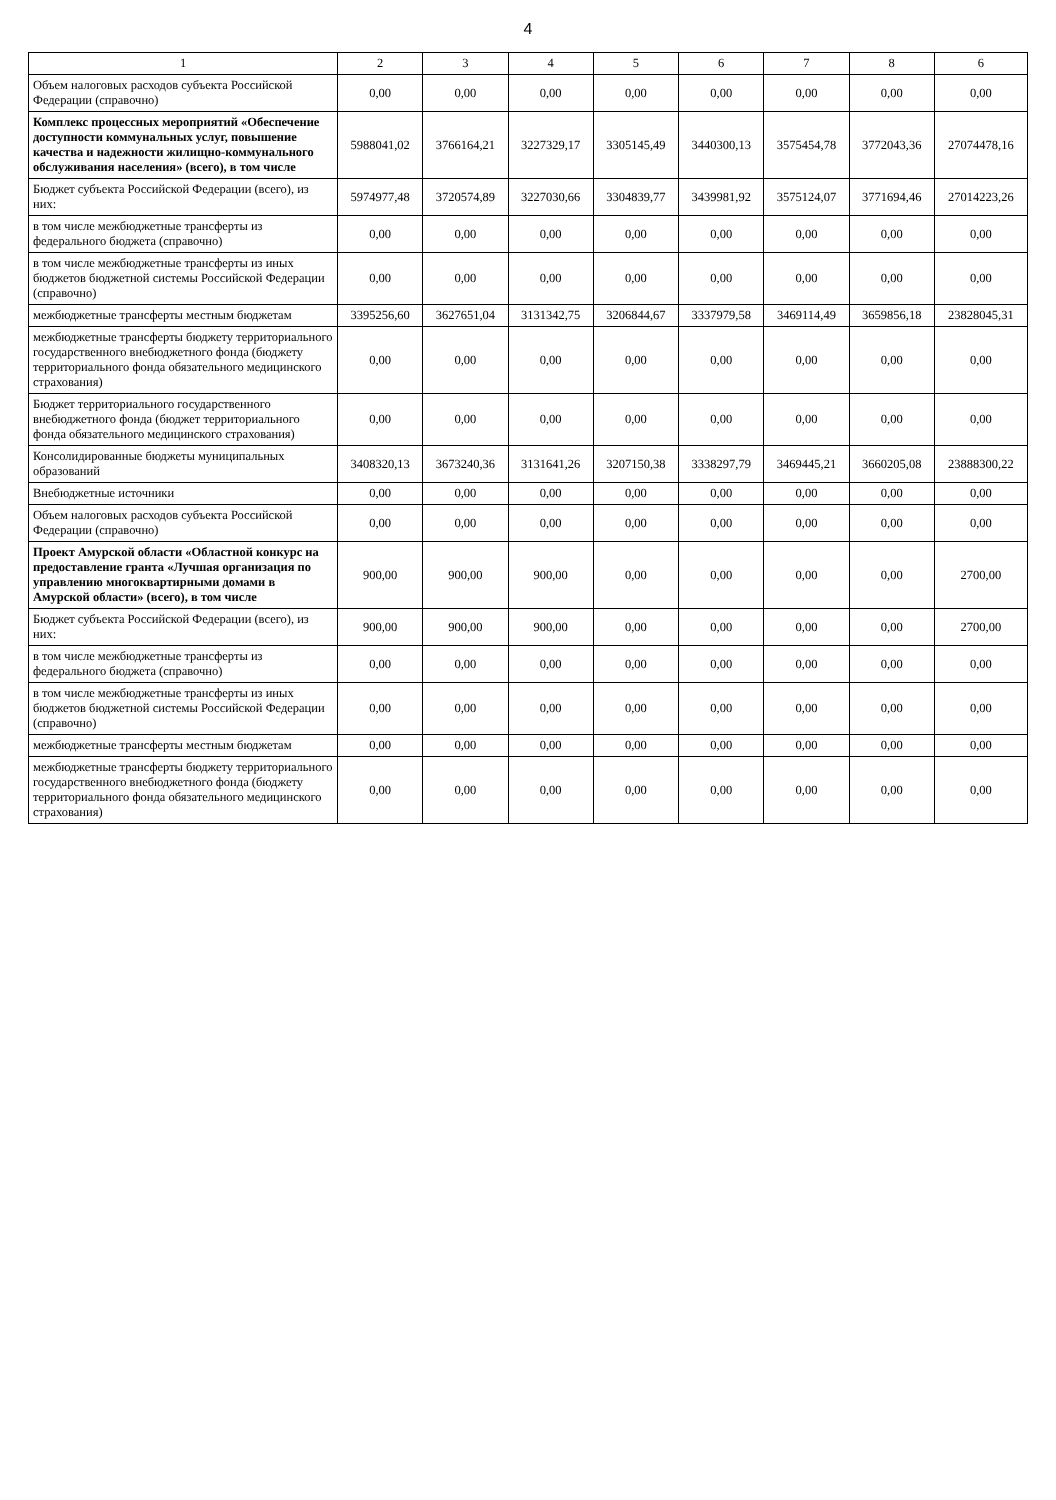4
| 1 | 2 | 3 | 4 | 5 | 6 | 7 | 8 | 6 |
| --- | --- | --- | --- | --- | --- | --- | --- | --- |
| Объем налоговых расходов субъекта Российской Федерации (справочно) | 0,00 | 0,00 | 0,00 | 0,00 | 0,00 | 0,00 | 0,00 | 0,00 |
| Комплекс процессных мероприятий «Обеспечение доступности коммунальных услуг, повышение качества и надежности жилищно-коммунального обслуживания населения» (всего), в том числе | 5988041,02 | 3766164,21 | 3227329,17 | 3305145,49 | 3440300,13 | 3575454,78 | 3772043,36 | 27074478,16 |
| Бюджет субъекта Российской Федерации (всего), из них: | 5974977,48 | 3720574,89 | 3227030,66 | 3304839,77 | 3439981,92 | 3575124,07 | 3771694,46 | 27014223,26 |
| в том числе межбюджетные трансферты из федерального бюджета (справочно) | 0,00 | 0,00 | 0,00 | 0,00 | 0,00 | 0,00 | 0,00 | 0,00 |
| в том числе межбюджетные трансферты из иных бюджетов бюджетной системы Российской Федерации (справочно) | 0,00 | 0,00 | 0,00 | 0,00 | 0,00 | 0,00 | 0,00 | 0,00 |
| межбюджетные трансферты местным бюджетам | 3395256,60 | 3627651,04 | 3131342,75 | 3206844,67 | 3337979,58 | 3469114,49 | 3659856,18 | 23828045,31 |
| межбюджетные трансферты бюджету территориального государственного внебюджетного фонда (бюджету территориального фонда обязательного медицинского страхования) | 0,00 | 0,00 | 0,00 | 0,00 | 0,00 | 0,00 | 0,00 | 0,00 |
| Бюджет территориального государственного внебюджетного фонда (бюджет территориального фонда обязательного медицинского страхования) | 0,00 | 0,00 | 0,00 | 0,00 | 0,00 | 0,00 | 0,00 | 0,00 |
| Консолидированные бюджеты муниципальных образований | 3408320,13 | 3673240,36 | 3131641,26 | 3207150,38 | 3338297,79 | 3469445,21 | 3660205,08 | 23888300,22 |
| Внебюджетные источники | 0,00 | 0,00 | 0,00 | 0,00 | 0,00 | 0,00 | 0,00 | 0,00 |
| Объем налоговых расходов субъекта Российской Федерации (справочно) | 0,00 | 0,00 | 0,00 | 0,00 | 0,00 | 0,00 | 0,00 | 0,00 |
| Проект Амурской области «Областной конкурс на предоставление гранта «Лучшая организация по управлению многоквартирными домами в Амурской области» (всего), в том числе | 900,00 | 900,00 | 900,00 | 0,00 | 0,00 | 0,00 | 0,00 | 2700,00 |
| Бюджет субъекта Российской Федерации (всего), из них: | 900,00 | 900,00 | 900,00 | 0,00 | 0,00 | 0,00 | 0,00 | 2700,00 |
| в том числе межбюджетные трансферты из федерального бюджета (справочно) | 0,00 | 0,00 | 0,00 | 0,00 | 0,00 | 0,00 | 0,00 | 0,00 |
| в том числе межбюджетные трансферты из иных бюджетов бюджетной системы Российской Федерации (справочно) | 0,00 | 0,00 | 0,00 | 0,00 | 0,00 | 0,00 | 0,00 | 0,00 |
| межбюджетные трансферты местным бюджетам | 0,00 | 0,00 | 0,00 | 0,00 | 0,00 | 0,00 | 0,00 | 0,00 |
| межбюджетные трансферты бюджету территориального государственного внебюджетного фонда (бюджету территориального фонда обязательного медицинского страхования) | 0,00 | 0,00 | 0,00 | 0,00 | 0,00 | 0,00 | 0,00 | 0,00 |